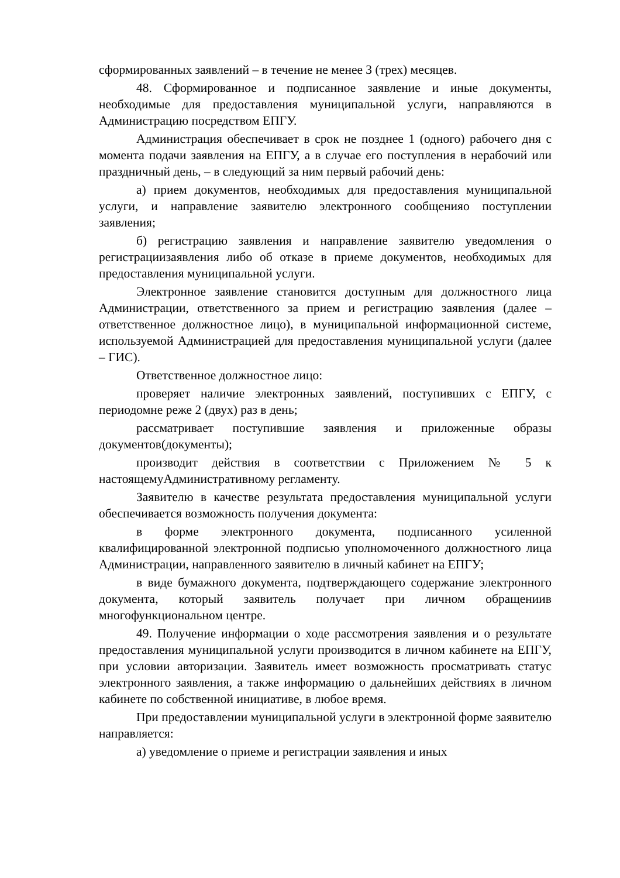сформированных заявлений – в течение не менее 3 (трех) месяцев.
48. Сформированное и подписанное заявление и иные документы, необходимые для предоставления муниципальной услуги, направляются в Администрацию посредством ЕПГУ.
Администрация обеспечивает в срок не позднее 1 (одного) рабочего дня с момента подачи заявления на ЕПГУ, а в случае его поступления в нерабочий или праздничный день, – в следующий за ним первый рабочий день:
а) прием документов, необходимых для предоставления муниципальной услуги, и направление заявителю электронного сообщенияо поступлении заявления;
б) регистрацию заявления и направление заявителю уведомления о регистрациизаявления либо об отказе в приеме документов, необходимых для предоставления муниципальной услуги.
Электронное заявление становится доступным для должностного лица Администрации, ответственного за прием и регистрацию заявления (далее – ответственное должностное лицо), в муниципальной информационной системе, используемой Администрацией для предоставления муниципальной услуги (далее – ГИС).
Ответственное должностное лицо:
проверяет наличие электронных заявлений, поступивших с ЕПГУ, с периодомне реже 2 (двух) раз в день;
рассматривает поступившие заявления и приложенные образы документов(документы);
производит действия в соответствии с Приложением № 5 к настоящемуАдминистративному регламенту.
Заявителю в качестве результата предоставления муниципальной услуги обеспечивается возможность получения документа:
в форме электронного документа, подписанного усиленной квалифицированной электронной подписью уполномоченного должностного лица Администрации, направленного заявителю в личный кабинет на ЕПГУ;
в виде бумажного документа, подтверждающего содержание электронного документа, который заявитель получает при личном обращениив многофункциональном центре.
49. Получение информации о ходе рассмотрения заявления и о результате предоставления муниципальной услуги производится в личном кабинете на ЕПГУ, при условии авторизации. Заявитель имеет возможность просматривать статус электронного заявления, а также информацию о дальнейших действиях в личном кабинете по собственной инициативе, в любое время.
При предоставлении муниципальной услуги в электронной форме заявителю направляется:
а) уведомление о приеме и регистрации заявления и иных